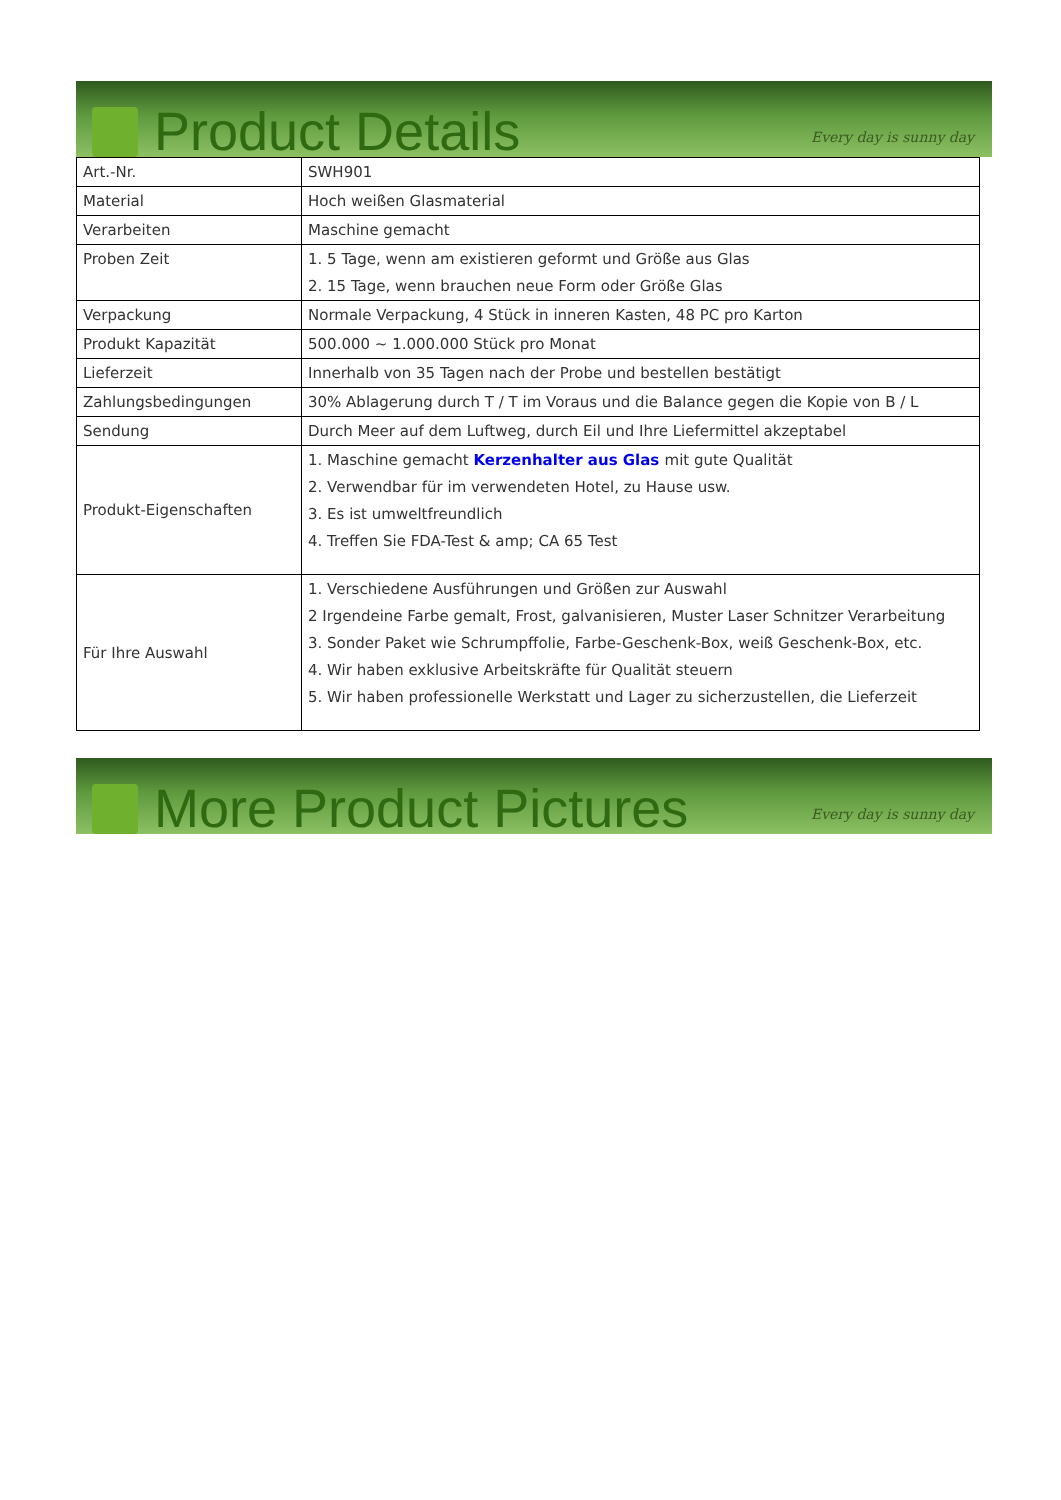Product Details
Every day is sunny day
| Art.-Nr. | SWH901 |
| Material | Hoch weißen Glasmaterial |
| Verarbeiten | Maschine gemacht |
| Proben Zeit | 1. 5 Tage, wenn am existieren geformt und Größe aus Glas 2. 15 Tage, wenn brauchen neue Form oder Größe Glas |
| Verpackung | Normale Verpackung, 4 Stück in inneren Kasten, 48 PC pro Karton |
| Produkt Kapazität | 500.000 ~ 1.000.000 Stück pro Monat |
| Lieferzeit | Innerhalb von 35 Tagen nach der Probe und bestellen bestätigt |
| Zahlungsbedingungen | 30% Ablagerung durch T / T im Voraus und die Balance gegen die Kopie von B / L |
| Sendung | Durch Meer auf dem Luftweg, durch Eil und Ihre Liefermittel akzeptabel |
| Produkt-Eigenschaften | 1. Maschine gemacht Kerzenhalter aus Glas mit gute Qualität 2. Verwendbar für im verwendeten Hotel, zu Hause usw. 3. Es ist umweltfreundlich 4. Treffen Sie FDA-Test & amp; CA 65 Test |
| Für Ihre Auswahl | 1. Verschiedene Ausführungen und Größen zur Auswahl 2 Irgendeine Farbe gemalt, Frost, galvanisieren, Muster Laser Schnitzer Verarbeitung 3. Sonder Paket wie Schrumpffolie, Farbe-Geschenk-Box, weiß Geschenk-Box, etc. 4. Wir haben exklusive Arbeitskräfte für Qualität steuern 5. Wir haben professionelle Werkstatt und Lager zu sicherzustellen, die Lieferzeit |
More Product Pictures
Every day is sunny day